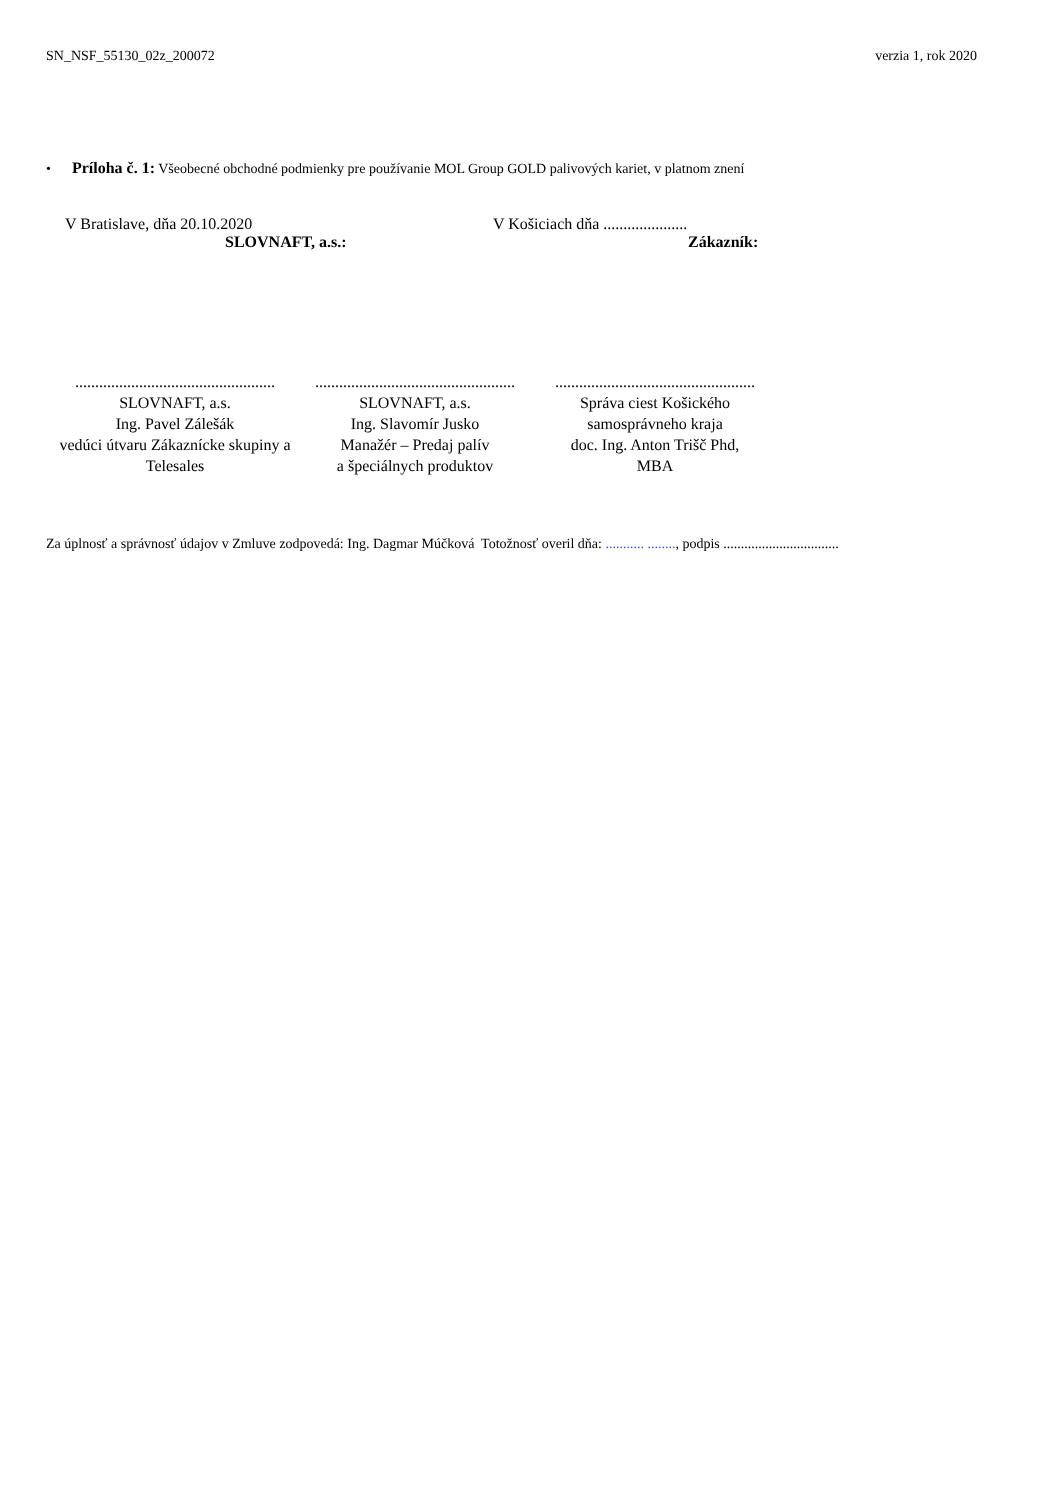SN_NSF_55130_02z_200072 verzia 1, rok 2020
• Príloha č. 1: Všeobecné obchodné podmienky pre používanie MOL Group GOLD palivových kariet, v platnom znení
V Bratislave, dňa 20.10.2020
SLOVNAFT, a.s.:
V Košiciach dňa .....................
Zákazník:
..................................................
SLOVNAFT, a.s.
Ing. Pavel Zálešák
vedúci útvaru Zákaznícke skupiny a Telesales
..................................................
SLOVNAFT, a.s.
Ing. Slavomír Jusko
Manažér – Predaj palív
a špeciálnych produktov
..................................................
Správa ciest Košického samosprávneho kraja
doc. Ing. Anton Trišč Phd,
MBA
Za úplnosť a správnosť údajov v Zmluve zodpovedá: Ing. Dagmar Múčková Totožnosť overil dňa: ........... ........, podpis .................................